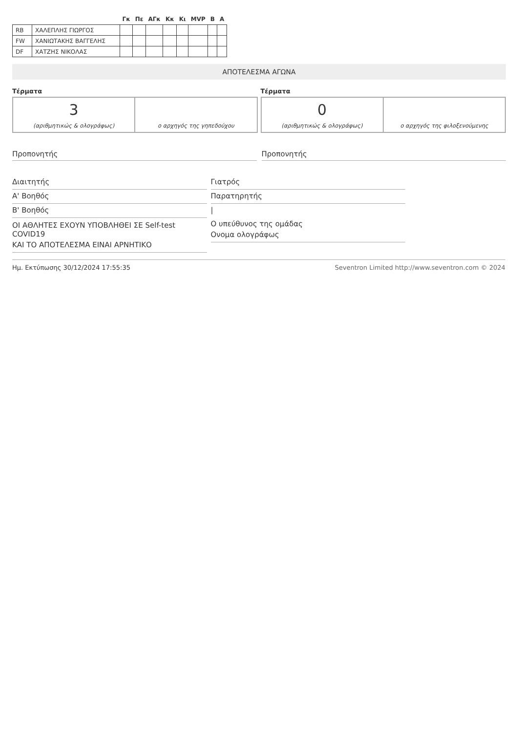| | | Γκ | Πε | ΑΓκ | Κκ | Κι | MVP | Β | Α |
| --- | --- | --- | --- | --- | --- | --- | --- | --- | --- |
| RB | ΧΑΛΕΠΛΗΣ ΓΙΩΡΓΟΣ | | | | | | | | |
| FW | ΧΑΝΙΩΤΑΚΗΣ ΒΑΓΓΕΛΗΣ | | | | | | | | |
| DF | ΧΑΤΖΗΣ ΝΙΚΟΛΑΣ | | | | | | | | |
ΑΠΟΤΕΛΕΣΜΑ ΑΓΩΝΑ
Τέρματα
3
(αριθμητικώς & ολογράφως)
ο αρχηγός της γηπεδούχου
Τέρματα
0
(αριθμητικώς & ολογράφως)
ο αρχηγός της φιλοξενούμενης
Προπονητής Προπονητής
Διαιτητής
Α' Βοηθός
Β' Βοηθός
ΟΙ ΑΘΛΗΤΕΣ ΕΧΟΥΝ ΥΠΟΒΛΗΘΕΙ ΣΕ Self-test COVID19
ΚΑΙ ΤΟ ΑΠΟΤΕΛΕΣΜΑ ΕΙΝΑΙ ΑΡΝΗΤΙΚΟ
Γιατρός
Παρατηρητής
|
Ο υπεύθυνος της ομάδας
Ονομα ολογράφως
Ημ. Εκτύπωσης 30/12/2024 17:55:35 Seventron Limited http://www.seventron.com © 2024